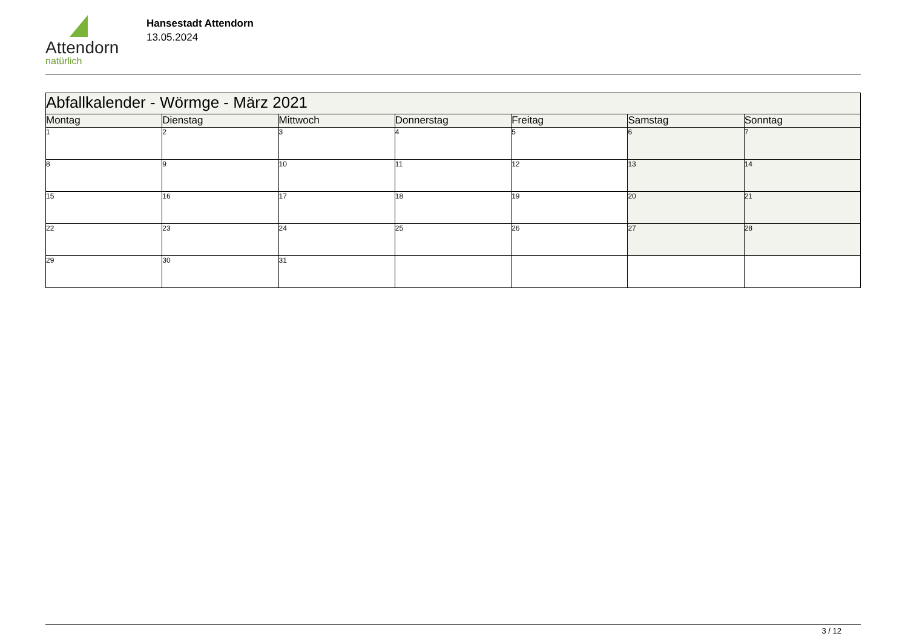Attendorn
natürlich
Hansestadt Attendorn
13.05.2024
| Abfallkalender - Wörmge - März 2021 | | | | | | |
| Montag | Dienstag | Mittwoch | Donnerstag | Freitag | Samstag | Sonntag |
| 1 | 2 | 3 | 4 | 5 | 6 | 7 |
| 8 | 9 | 10 | 11 | 12 | 13 | 14 |
| 15 | 16 | 17 | 18 | 19 | 20 | 21 |
| 22 | 23 | 24 | 25 | 26 | 27 | 28 |
| 29 | 30 | 31 | | | | |
3 / 12